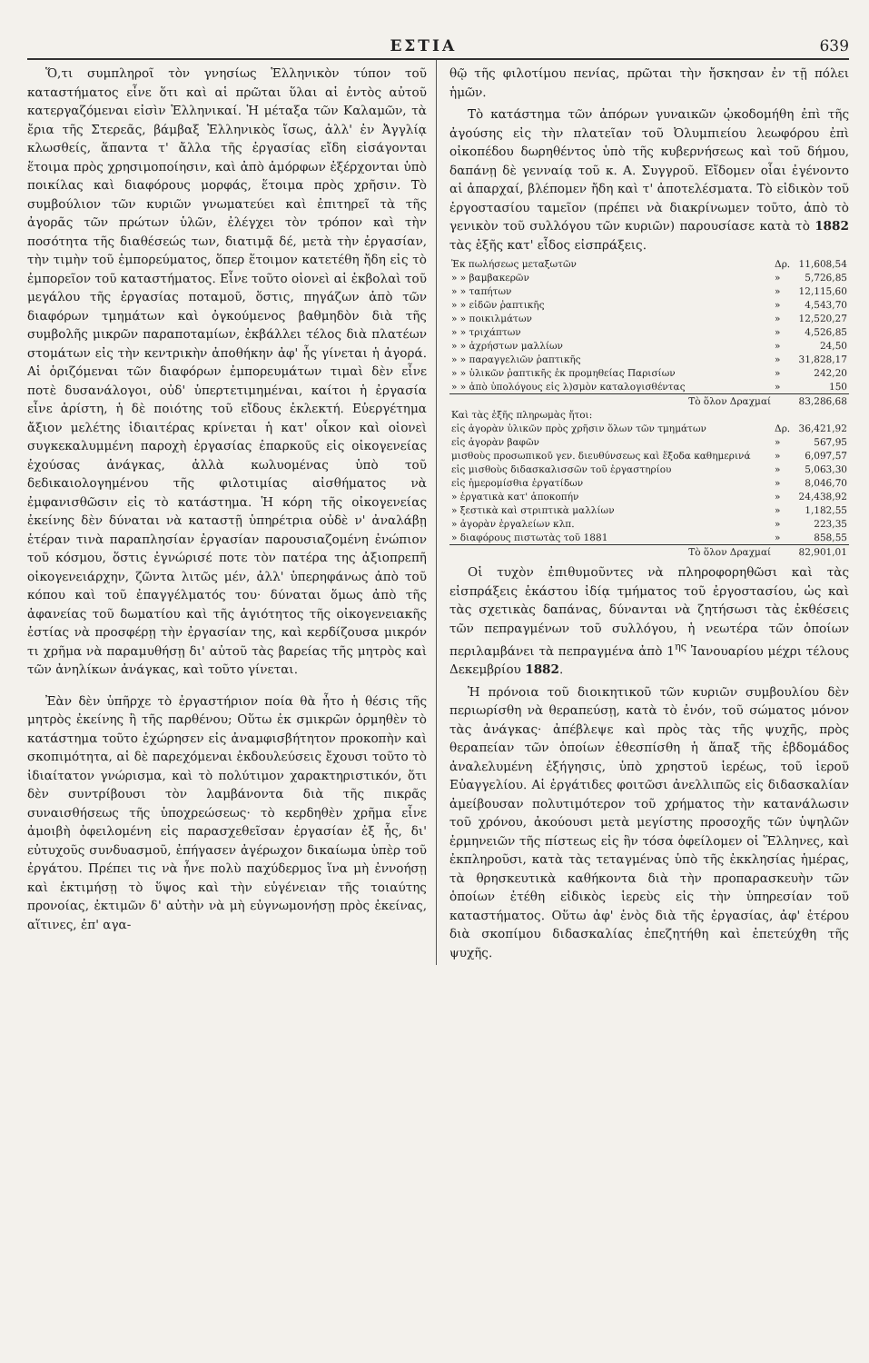ΕΣΤΙΑ 639
Ὅ,τι συμπληροῖ τὸν γνησίως Ἑλληνικὸν τύπον τοῦ καταστήματος εἶνε ὅτι καὶ αἱ πρῶται ὕλαι αἱ ἐντὸς αὐτοῦ κατεργαζόμεναι εἰσὶν Ἑλληνικαί. Ἡ μέταξα τῶν Καλαμῶν, τὰ ἔρια τῆς Στερεᾶς, βάμβαξ Ἑλληνικὸς ἴσως, ἀλλ' ἐν Ἀγγλίᾳ κλωσθείς, ἅπαντα τ' ἄλλα τῆς ἐργασίας εἴδη εἰσάγονται ἕτοιμα πρὸς χρησιμοποίησιν, καὶ ἀπὸ ἀμόρφων ἐξέρχονται ὑπὸ ποικίλας καὶ διαφόρους μορφάς, ἕτοιμα πρὸς χρῆσιν. Τὸ συμβούλιον τῶν κυριῶν γνωματεύει καὶ ἐπιτηρεῖ τὰ τῆς ἀγορᾶς τῶν πρώτων ὑλῶν, ἐλέγχει τὸν τρόπον καὶ τὴν ποσότητα τῆς διαθέσεώς των, διατιμᾷ δέ, μετὰ τὴν ἐργασίαν, τὴν τιμὴν τοῦ ἐμπορεύματος, ὅπερ ἕτοιμον κατετέθη ἤδη εἰς τὸ ἐμπορεῖον τοῦ καταστήματος. Εἶνε τοῦτο οἱονεὶ αἱ ἐκβολαὶ τοῦ μεγάλου τῆς ἐργασίας ποταμοῦ, ὅστις, πηγάζων ἀπὸ τῶν διαφόρων τμημάτων καὶ ὀγκούμενος βαθμηδὸν διὰ τῆς συμβολῆς μικρῶν παραποταμίων, ἐκβάλλει τέλος διὰ πλατέων στομάτων εἰς τὴν κεντρικὴν ἀποθήκην ἀφ' ἧς γίνεται ἡ ἀγορά. Αἱ ὁριζόμεναι τῶν διαφόρων ἐμπορευμάτων τιμαὶ δὲν εἶνε ποτὲ δυσανάλογοι, οὐδ' ὑπερτετιμημέναι, καίτοι ἡ ἐργασία εἶνε ἀρίστη, ἡ δὲ ποιότης τοῦ εἴδους ἐκλεκτή. Εὐεργέτημα ἄξιον μελέτης ἰδιαιτέρας κρίνεται ἡ κατ' οἶκον καὶ οἱονεὶ συγκεκαλυμμένη παροχὴ ἐργασίας ἐπαρκοῦς εἰς οἰκογενείας ἐχούσας ἀνάγκας, ἀλλὰ κωλυομένας ὑπὸ τοῦ δεδικαιολογημένου τῆς φιλοτιμίας αἰσθήματος νὰ ἐμφανισθῶσιν εἰς τὸ κατάστημα. Ἡ κόρη τῆς οἰκογενείας ἐκείνης δὲν δύναται νὰ καταστῇ ὑπηρέτρια οὐδὲ ν' ἀναλάβῃ ἑτέραν τινὰ παραπλησίαν ἐργασίαν παρουσιαζομένη ἐνώπιον τοῦ κόσμου, ὅστις ἐγνώρισέ ποτε τὸν πατέρα της ἀξιοπρεπῆ οἰκογενειάρχην, ζῶντα λιτῶς μέν, ἀλλ' ὑπερηφάνως ἀπὸ τοῦ κόπου καὶ τοῦ ἐπαγγέλματός του· δύναται ὅμως ἀπὸ τῆς ἀφανείας τοῦ δωματίου καὶ τῆς ἁγιότητος τῆς οἰκογενειακῆς ἑστίας νὰ προσφέρῃ τὴν ἐργασίαν της, καὶ κερδίζουσα μικρόν τι χρῆμα νὰ παραμυθήσῃ δι' αὐτοῦ τὰς βαρείας τῆς μητρὸς καὶ τῶν ἀνηλίκων ἀνάγκας, καὶ τοῦτο γίνεται.
Ἐὰν δὲν ὑπῆρχε τὸ ἐργαστήριον ποία θὰ ἦτο ἡ θέσις τῆς μητρὸς ἐκείνης ἢ τῆς παρθένου; Οὕτω ἐκ σμικρῶν ὁρμηθὲν τὸ κατάστημα τοῦτο ἐχώρησεν εἰς ἀναμφισβήτητον προκοπὴν καὶ σκοπιμότητα, αἱ δὲ παρεχόμεναι ἐκδουλεύσεις ἔχουσι τοῦτο τὸ ἰδιαίτατον γνώρισμα, καὶ τὸ πολύτιμον χαρακτηριστικόν, ὅτι δὲν συντρίβουσι τὸν λαμβάνοντα διὰ τῆς πικρᾶς συναισθήσεως τῆς ὑποχρεώσεως· τὸ κερδηθὲν χρῆμα εἶνε ἀμοιβὴ ὀφειλομένη εἰς παρασχεθεῖσαν ἐργασίαν ἐξ ἧς, δι' εὐτυχοῦς συνδυασμοῦ, ἐπήγασεν ἀγέρωχον δικαίωμα ὑπὲρ τοῦ ἐργάτου. Πρέπει τις νὰ ἦνε πολὺ παχύδερμος ἵνα μὴ ἐννοήσῃ καὶ ἐκτιμήσῃ τὸ ὕψος καὶ τὴν εὐγένειαν τῆς τοιαύτης προνοίας, ἐκτιμῶν δ' αὐτὴν νὰ μὴ εὐγνωμονήσῃ πρὸς ἐκείνας, αἵτινες, ἐπ' αγα-
θῷ τῆς φιλοτίμου πενίας, πρῶται τὴν ἤσκησαν ἐν τῇ πόλει ἡμῶν.
Τὸ κατάστημα τῶν ἀπόρων γυναικῶν ᾠκοδομήθη ἐπὶ τῆς ἀγούσης εἰς τὴν πλατεῖαν τοῦ Ὀλυμπιείου λεωφόρου ἐπὶ οἰκοπέδου δωρηθέντος ὑπὸ τῆς κυβερνήσεως καὶ τοῦ δήμου, δαπάνῃ δὲ γενναίᾳ τοῦ κ. Α. Συγγροῦ. Εἴδομεν οἷαι ἐγένοντο αἱ ἀπαρχαί, βλέπομεν ἤδη καὶ τ' ἀποτελέσματα. Τὸ εἰδικὸν τοῦ ἐργοστασίου ταμεῖον (πρέπει νὰ διακρίνωμεν τοῦτο, ἀπὸ τὸ γενικὸν τοῦ συλλόγου τῶν κυριῶν) παρουσίασε κατὰ τὸ 1882 τὰς ἑξῆς κατ' εἶδος εἰσπράξεις.
| Ἐκ πωλήσεως μεταξωτῶν | Δρ. | 11,608,54 |
| » » βαμβακερῶν | » | 5,726,85 |
| » » ταπήτων | » | 12,115,60 |
| » » εἰδῶν ῥαπτικῆς | » | 4,543,70 |
| » » ποικιλμάτων | » | 12,520,27 |
| » » τριχάπτων | » | 4,526,85 |
| » » ἀχρήστων μαλλίων | » | 24,50 |
| » » παραγγελιῶν ῥαπτικῆς | » | 31,828,17 |
| » » ὑλικῶν ῥαπτικῆς ἐκ προμηθείας Παρισίων | » | 242,20 |
| » » ἀπὸ ὑπολόγους εἰς λ)σμὸν καταλογισθέντας | » | 150 |
| Τὸ ὅλον Δραχμαί | | 83,286,68 |
| Καὶ τὰς ἑξῆς πληρωμὰς ἤτοι: | | |
| εἰς ἀγορὰν ὑλικῶν πρὸς χρῆσιν ὅλων τῶν τμημάτων | Δρ. | 36,421,92 |
| εἰς ἀγορὰν βαφῶν | » | 567,95 |
| μισθοὺς προσωπικοῦ γεν. διευθύνσεως καὶ ἔξοδα καθημερινά | » | 6,097,57 |
| εἰς μισθοὺς διδασκαλισσῶν τοῦ ἐργαστηρίου | » | 5,063,30 |
| εἰς ἡμερομίσθια ἐργατίδων | » | 8,046,70 |
| » ἐργατικὰ κατ' ἀποκοπήν | » | 24,438,92 |
| » ξεστικὰ καὶ στριπτικὰ μαλλίων | » | 1,182,55 |
| » ἀγορὰν ἐργαλείων κλπ. | » | 223,35 |
| » διαφόρους πιστωτὰς τοῦ 1881 | » | 858,55 |
| Τὸ ὅλον Δραχμαί | | 82,901,01 |
Οἱ τυχὸν ἐπιθυμοῦντες νὰ πληροφορηθῶσι καὶ τὰς εἰσπράξεις ἑκάστου ἰδίᾳ τμήματος τοῦ ἐργοστασίου, ὡς καὶ τὰς σχετικὰς δαπάνας, δύνανται νὰ ζητήσωσι τὰς ἐκθέσεις τῶν πεπραγμένων τοῦ συλλόγου, ἡ νεωτέρα τῶν ὁποίων περιλαμβάνει τὰ πεπραγμένα ἀπὸ 1<sup>ης</sup> Ἰανουαρίου μέχρι τέλους Δεκεμβρίου 1882.
Ἡ πρόνοια τοῦ διοικητικοῦ τῶν κυριῶν συμβουλίου δὲν περιωρίσθη νὰ θεραπεύσῃ, κατὰ τὸ ἐνόν, τοῦ σώματος μόνον τὰς ἀνάγκας· ἀπέβλεψε καὶ πρὸς τὰς τῆς ψυχῆς, πρὸς θεραπείαν τῶν ὁποίων ἐθεσπίσθη ἡ ἅπαξ τῆς ἑβδομάδος ἀναλελυμένη ἐξήγησις, ὑπὸ χρηστοῦ ἱερέως, τοῦ ἱεροῦ Εὐαγγελίου. Αἱ ἐργάτιδες φοιτῶσι ἀνελλιπῶς εἰς διδασκαλίαν ἀμείβουσαν πολυτιμότερον τοῦ χρήματος τὴν κατανάλωσιν τοῦ χρόνου, ἀκούουσι μετὰ μεγίστης προσοχῆς τῶν ὑψηλῶν ἑρμηνειῶν τῆς πίστεως εἰς ἣν τόσα ὀφείλομεν οἱ Ἕλληνες, καὶ ἐκπληροῦσι, κατὰ τὰς τεταγμένας ὑπὸ τῆς ἐκκλησίας ἡμέρας, τὰ θρησκευτικὰ καθήκοντα διὰ τὴν προπαρασκευὴν τῶν ὁποίων ἐτέθη εἰδικὸς ἱερεὺς εἰς τὴν ὑπηρεσίαν τοῦ καταστήματος. Οὕτω ἀφ' ἑνὸς διὰ τῆς ἐργασίας, ἀφ' ἑτέρου διὰ σκοπίμου διδασκαλίας ἐπεζητήθη καὶ ἐπετεύχθη τῆς ψυχῆς.